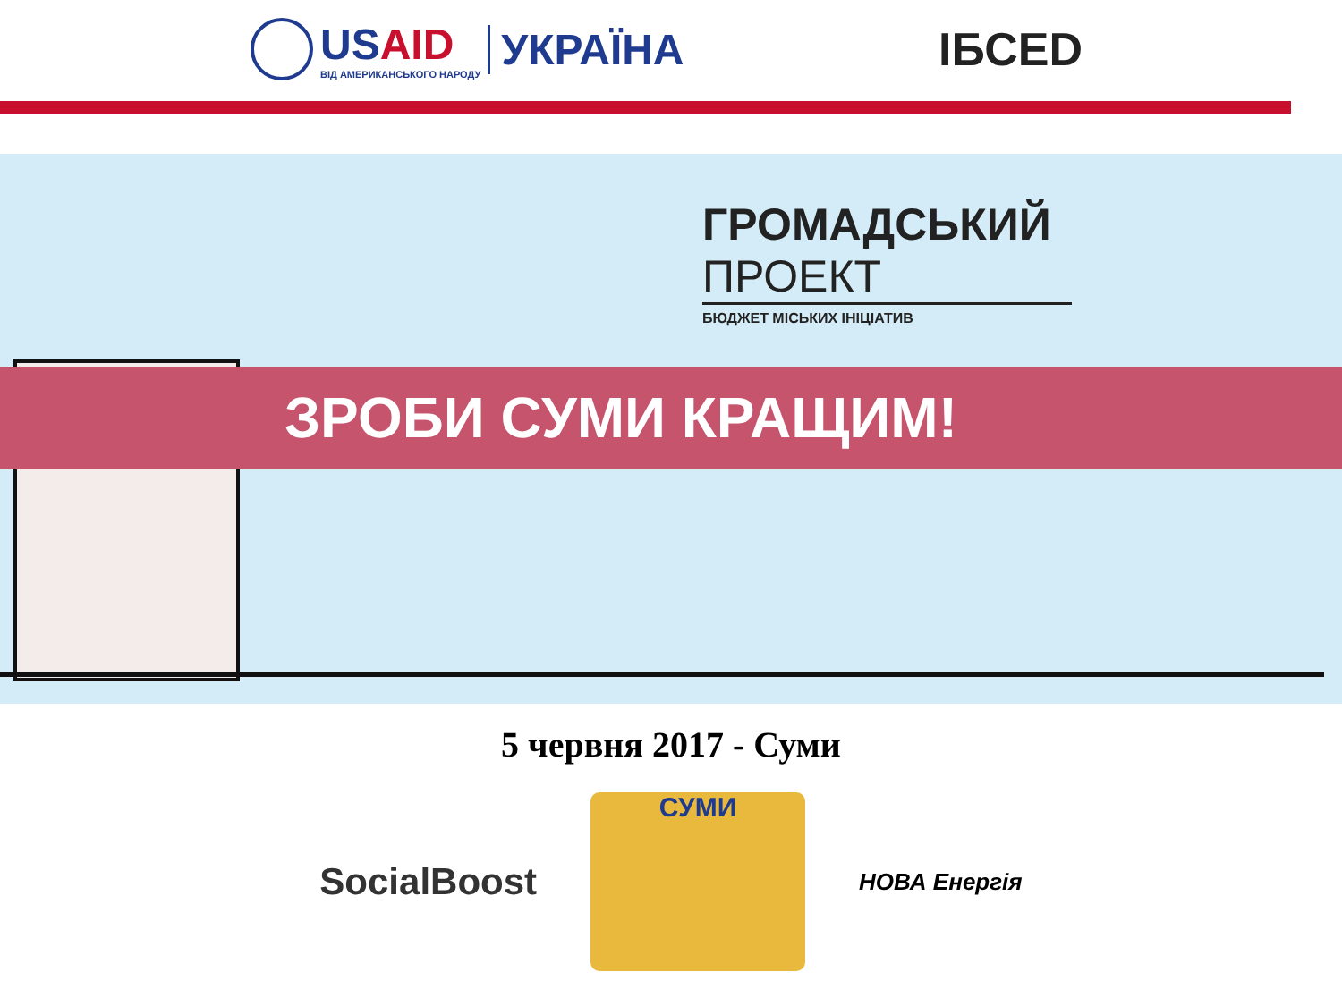USAID
ВІД АМЕРИКАНСЬКОГО НАРОДУ
УКРАЇНА
ІБСЕD
ГРОМАДСЬКИЙ
ПРОЕКТ
БЮДЖЕТ МІСЬКИХ ІНІЦІАТИВ
ЗРОБИ СУМИ КРАЩИМ!
5 червня 2017 - Суми
SocialBoost
СУМИ
НОВА Енергія